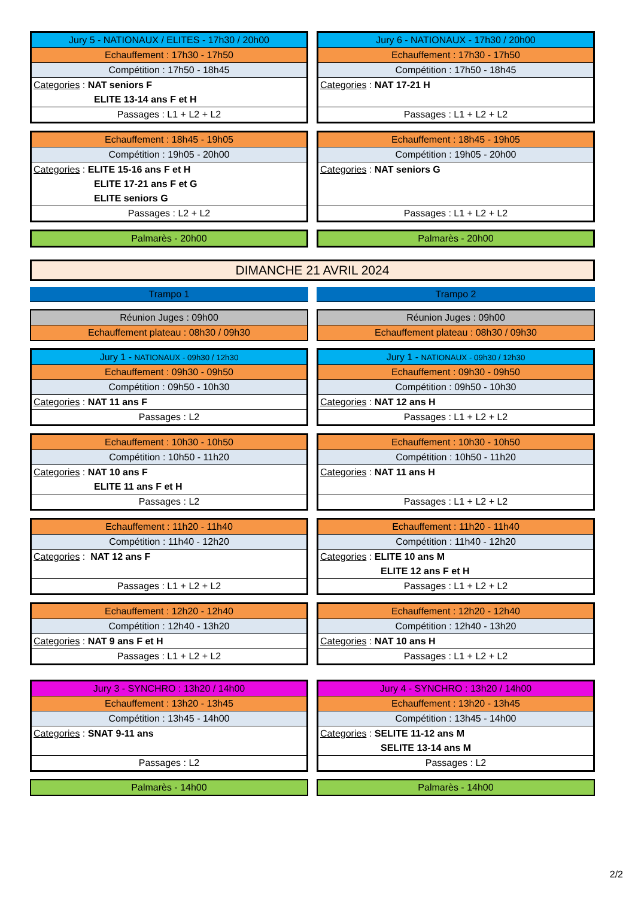| Jury 5 - NATIONAUX / ELITES - 17h30 / 20h00 |
| Echauffement : 17h30 - 17h50 |
| Compétition : 17h50 - 18h45 |
| Categories : NAT seniors F |
| ELITE 13-14 ans F et H |
| Passages : L1 + L2 + L2 |
| Jury 6 - NATIONAUX - 17h30 / 20h00 |
| Echauffement : 17h30 - 17h50 |
| Compétition : 17h50 - 18h45 |
| Categories : NAT 17-21 H |
| Passages : L1 + L2 + L2 |
| Echauffement : 18h45 - 19h05 |
| Compétition : 19h05 - 20h00 |
| Categories : ELITE 15-16 ans F et H |
| ELITE 17-21 ans F et G |
| ELITE seniors G |
| Passages : L2 + L2 |
| Echauffement : 18h45 - 19h05 |
| Compétition : 19h05 - 20h00 |
| Categories : NAT seniors G |
| Passages : L1 + L2 + L2 |
| Palmarès - 20h00 |
| Palmarès - 20h00 |
DIMANCHE 21 AVRIL 2024
| Trampo 1 |
| Trampo 2 |
| Réunion Juges : 09h00 |
| Echauffement plateau : 08h30 / 09h30 |
| Réunion Juges : 09h00 |
| Echauffement plateau : 08h30 / 09h30 |
| Jury 1 - NATIONAUX - 09h30 / 12h30 |
| Echauffement : 09h30 - 09h50 |
| Compétition : 09h50 - 10h30 |
| Categories : NAT 11 ans F |
| Passages : L2 |
| Jury 1 - NATIONAUX - 09h30 / 12h30 |
| Echauffement : 09h30 - 09h50 |
| Compétition : 09h50 - 10h30 |
| Categories : NAT 12 ans H |
| Passages : L1 + L2 + L2 |
| Echauffement : 10h30 - 10h50 |
| Compétition : 10h50 - 11h20 |
| Categories : NAT 10 ans F |
| ELITE 11 ans F et H |
| Passages : L2 |
| Echauffement : 10h30 - 10h50 |
| Compétition : 10h50 - 11h20 |
| Categories : NAT 11 ans H |
| Passages : L1 + L2 + L2 |
| Echauffement : 11h20 - 11h40 |
| Compétition : 11h40 - 12h20 |
| Categories : NAT 12 ans F |
| Passages : L1 + L2 + L2 |
| Echauffement : 11h20 - 11h40 |
| Compétition : 11h40 - 12h20 |
| Categories : ELITE 10 ans M |
| ELITE 12 ans F et H |
| Passages : L1 + L2 + L2 |
| Echauffement : 12h20 - 12h40 |
| Compétition : 12h40 - 13h20 |
| Categories : NAT 9 ans F et H |
| Passages : L1 + L2 + L2 |
| Echauffement : 12h20 - 12h40 |
| Compétition : 12h40 - 13h20 |
| Categories : NAT 10 ans H |
| Passages : L1 + L2 + L2 |
| Jury 3 - SYNCHRO : 13h20 / 14h00 |
| Echauffement : 13h20 - 13h45 |
| Compétition : 13h45 - 14h00 |
| Categories : SNAT 9-11 ans |
| Passages : L2 |
| Jury 4 - SYNCHRO : 13h20 / 14h00 |
| Echauffement : 13h20 - 13h45 |
| Compétition : 13h45 - 14h00 |
| Categories : SELITE 11-12 ans M |
| SELITE 13-14 ans M |
| Passages : L2 |
| Palmarès - 14h00 |
| Palmarès - 14h00 |
2/2